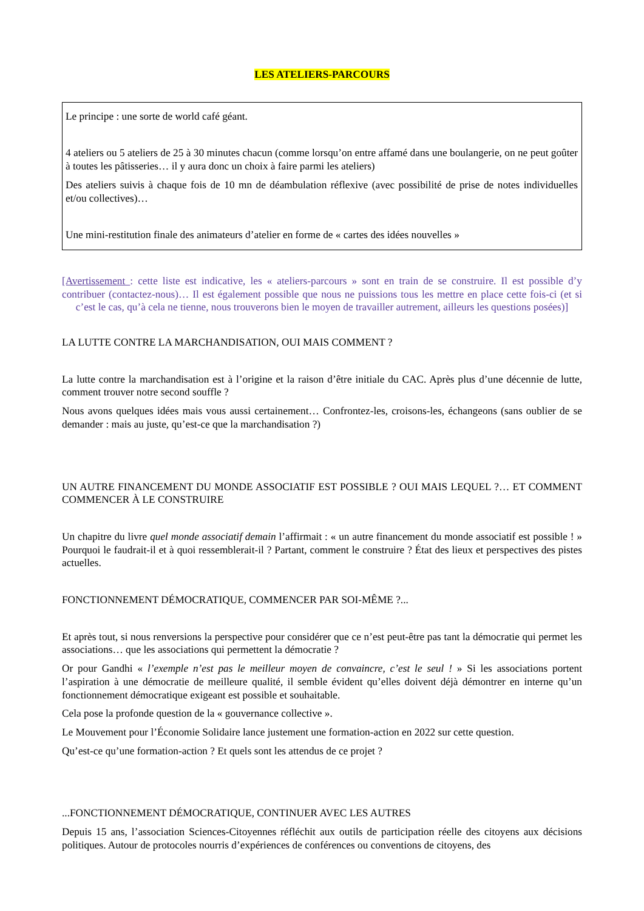LES ATELIERS-PARCOURS
Le principe : une sorte de world café géant.
4 ateliers ou 5 ateliers de 25 à 30 minutes chacun (comme lorsqu’on entre affamé dans une boulangerie, on ne peut goûter à toutes les pâtisseries… il y aura donc un choix à faire parmi les ateliers)
Des ateliers suivis à chaque fois de 10 mn de déambulation réflexive (avec possibilité de prise de notes individuelles et/ou collectives)…
Une mini-restitution finale des animateurs d’atelier en forme de « cartes des idées nouvelles »
[Avertissement : cette liste est indicative, les « ateliers-parcours » sont en train de se construire. Il est possible d’y contribuer (contactez-nous)… Il est également possible que nous ne puissions tous les mettre en place cette fois-ci (et si c’est le cas, qu’à cela ne tienne, nous trouverons bien le moyen de travailler autrement, ailleurs les questions posées)]
LA LUTTE CONTRE LA MARCHANDISATION, OUI MAIS COMMENT ?
La lutte contre la marchandisation est à l’origine et la raison d’être initiale du CAC. Après plus d’une décennie de lutte, comment trouver notre second souffle ?
Nous avons quelques idées mais vous aussi certainement… Confrontez-les, croisons-les, échangeons (sans oublier de se demander : mais au juste, qu’est-ce que la marchandisation ?)
UN AUTRE FINANCEMENT DU MONDE ASSOCIATIF EST POSSIBLE ? OUI MAIS LEQUEL ?… ET COMMENT COMMENCER À LE CONSTRUIRE
Un chapitre du livre quel monde associatif demain l’affirmait : « un autre financement du monde associatif est possible ! » Pourquoi le faudrait-il et à quoi ressemblerait-il ? Partant, comment le construire ? État des lieux et perspectives des pistes actuelles.
FONCTIONNEMENT DÉMOCRATIQUE, COMMENCER PAR SOI-MÊME ?...
Et après tout, si nous renversions la perspective pour considérer que ce n’est peut-être pas tant la démocratie qui permet les associations… que les associations qui permettent la démocratie ?
Or pour Gandhi « l’exemple n’est pas le meilleur moyen de convaincre, c’est le seul ! » Si les associations portent l’aspiration à une démocratie de meilleure qualité, il semble évident qu’elles doivent déjà démontrer en interne qu’un fonctionnement démocratique exigeant est possible et souhaitable.
Cela pose la profonde question de la « gouvernance collective ».
Le Mouvement pour l’Économie Solidaire lance justement une formation-action en 2022 sur cette question.
Qu’est-ce qu’une formation-action ? Et quels sont les attendus de ce projet ?
...FONCTIONNEMENT DÉMOCRATIQUE, CONTINUER AVEC LES AUTRES
Depuis 15 ans, l’association Sciences-Citoyennes réfléchit aux outils de participation réelle des citoyens aux décisions politiques. Autour de protocoles nourris d’expériences de conférences ou conventions de citoyens, des